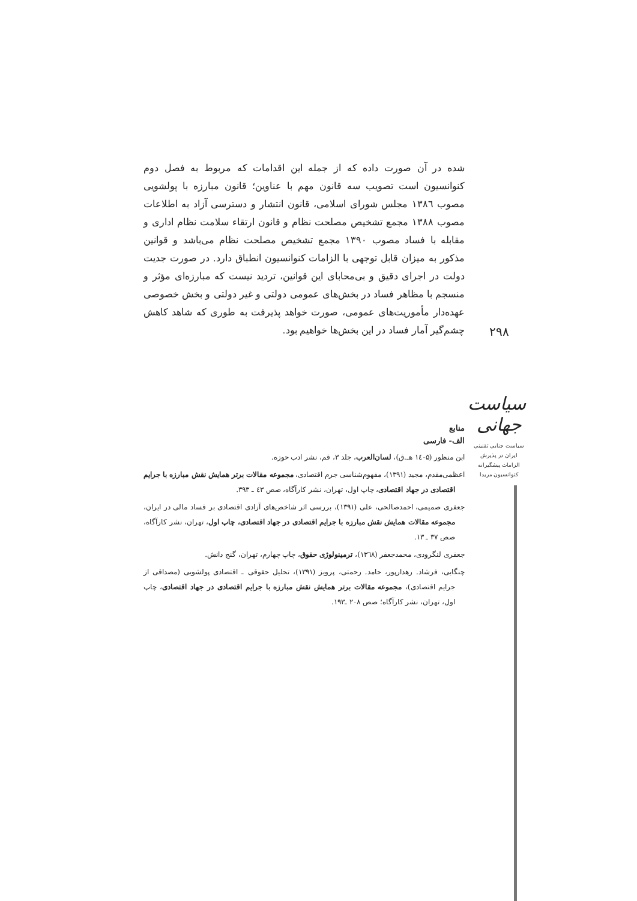۲۹۸
سیاست جهانی
سیاست جنایی تقنینی
ایران در پذیرش
الزامات پیشگیرانه
کنوانسیون مریدا
شده در آن صورت داده که از جمله این اقدامات که مربوط به فصل دوم کنوانسیون است تصویب سه قانون مهم با عناوین؛ قانون مبارزه با پولشویی مصوب ۱۳۸٦ مجلس شورای اسلامی، قانون انتشار و دسترسی آزاد به اطلاعات مصوب ۱۳۸۸ مجمع تشخیص مصلحت نظام و قانون ارتقاء سلامت نظام اداری و مقابله با فساد مصوب ۱۳۹۰ مجمع تشخیص مصلحت نظام می‌باشد و قوانین مذکور به میزان قابل توجهی با الزامات کنوانسیون انطباق دارد. در صورت جدیت دولت در اجرای دقیق و بی‌محابای این قوانین، تردید نیست که مبارزه‌ای مؤثر و منسجم با مظاهر فساد در بخش‌های عمومی دولتی و غیر دولتی و بخش خصوصی عهده‌دار مأموریت‌های عمومی، صورت خواهد پذیرفت به طوری که شاهد کاهش چشم‌گیر آمار فساد در این بخش‌ها خواهیم بود.
منابع
الف- فارسی
ابن منظور (۱٤۰۵ هـ.ق)، لسان‌العرب، جلد ۳، قم، نشر ادب حوزه.
اعظمی‌مقدم، مجید (۱۳۹۱)، مفهوم‌شناسی جرم اقتصادی، مجموعه مقالات برتر همایش نقش مبارزه با جرایم اقتصادی در جهاد اقتصادی، چاپ اول، تهران، نشر کارآگاه، صص ٤۳ ـ ۳۹۳.
جعفری صمیمی، احمدصالحی، علی (۱۳۹۱)، بررسی اثر شاخص‌های آزادی اقتصادی بر فساد مالی در ایران، مجموعه مقالات همایش نقش مبارزه با جرایم اقتصادی در جهاد اقتصادی، چاپ اول، تهران، نشر کارآگاه، صص ۳۷ ـ ۱۳.
جعفری لنگرودی، محمدجعفر (۱۳٦۸)، ترمینولوژی حقوق، چاپ چهارم، تهران، گنج دانش.
چنگابی، فرشاد. رهدارپور، حامد. رحمتی، پرویز (۱۳۹۱)، تحلیل حقوقی ـ اقتصادی پولشویی (مصداقی از جرایم اقتصادی)، مجموعه مقالات برتر همایش نقش مبارزه با جرایم اقتصادی در جهاد اقتصادی، چاپ اول، تهران، نشر کارآگاه؛ صص ۲۰۸ ـ۱۹۳.